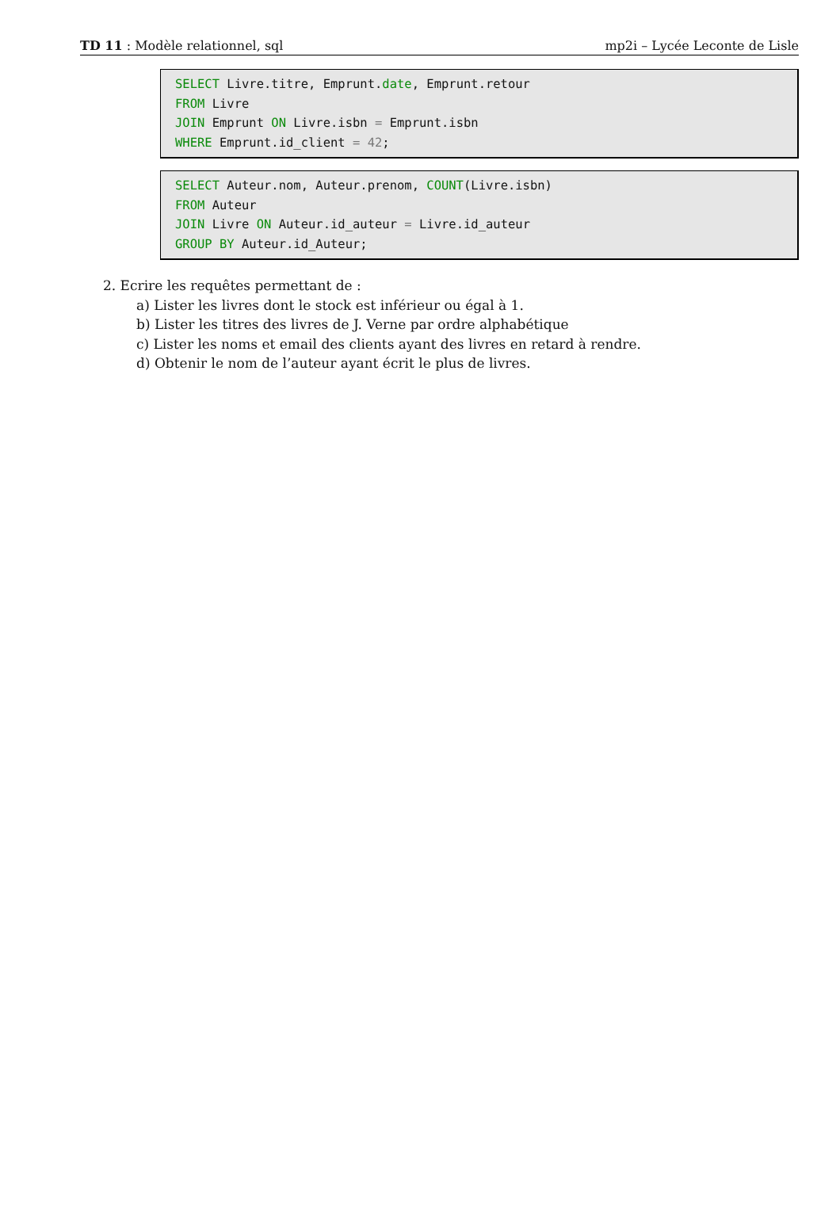TD 11 : Modèle relationnel, sql mp2i – Lycée Leconte de Lisle
SELECT Livre.titre, Emprunt.date, Emprunt.retour FROM Livre JOIN Emprunt ON Livre.isbn = Emprunt.isbn WHERE Emprunt.id_client = 42;
SELECT Auteur.nom, Auteur.prenom, COUNT(Livre.isbn) FROM Auteur JOIN Livre ON Auteur.id_auteur = Livre.id_auteur GROUP BY Auteur.id_Auteur;
2. Ecrire les requêtes permettant de :
a) Lister les livres dont le stock est inférieur ou égal à 1.
b) Lister les titres des livres de J. Verne par ordre alphabétique
c) Lister les noms et email des clients ayant des livres en retard à rendre.
d) Obtenir le nom de l’auteur ayant écrit le plus de livres.